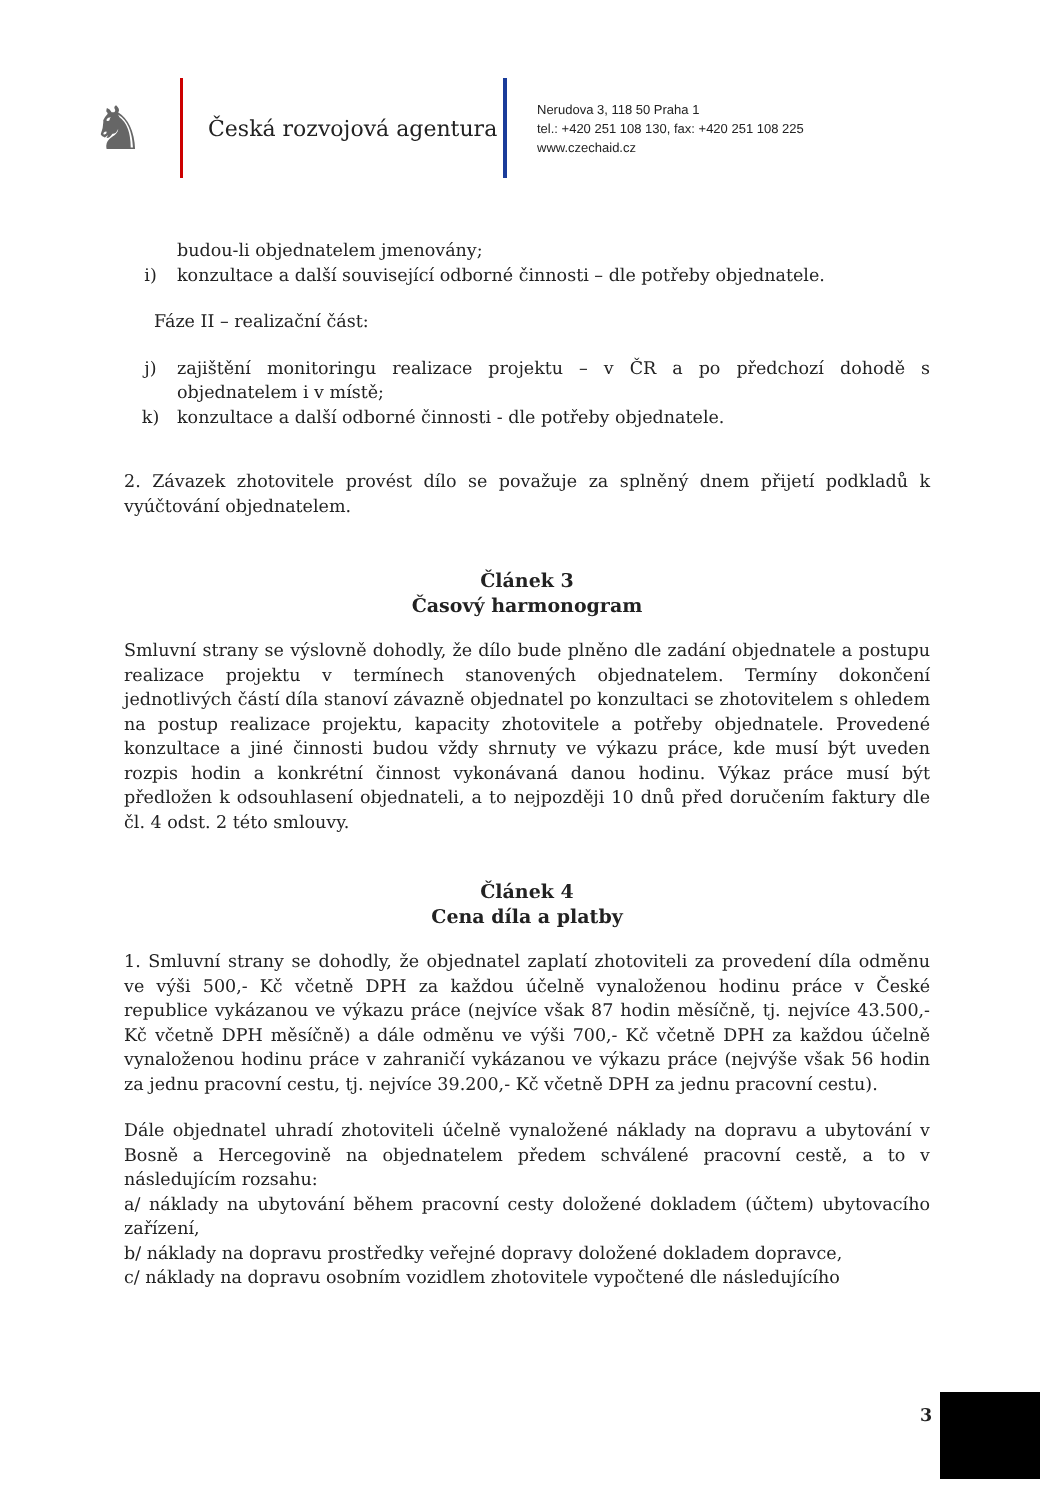♞
Česká rozvojová agentura
Nerudova 3, 118 50 Praha 1
tel.: +420 251 108 130, fax: +420 251 108 225
www.czechaid.cz
budou-li objednatelem jmenovány;
i) konzultace a další související odborné činnosti – dle potřeby objednatele.
Fáze II – realizační část:
j) zajištění monitoringu realizace projektu – v ČR a po předchozí dohodě s objednatelem i v místě;
k) konzultace a další odborné činnosti - dle potřeby objednatele.
2. Závazek zhotovitele provést dílo se považuje za splněný dnem přijetí podkladů k vyúčtování objednatelem.
Článek 3
Časový harmonogram
Smluvní strany se výslovně dohodly, že dílo bude plněno dle zadání objednatele a postupu realizace projektu v termínech stanovených objednatelem. Termíny dokončení jednotlivých částí díla stanoví závazně objednatel po konzultaci se zhotovitelem s ohledem na postup realizace projektu, kapacity zhotovitele a potřeby objednatele. Provedené konzultace a jiné činnosti budou vždy shrnuty ve výkazu práce, kde musí být uveden rozpis hodin a konkrétní činnost vykonávaná danou hodinu. Výkaz práce musí být předložen k odsouhlasení objednateli, a to nejpozději 10 dnů před doručením faktury dle čl. 4 odst. 2 této smlouvy.
Článek 4
Cena díla a platby
1. Smluvní strany se dohodly, že objednatel zaplatí zhotoviteli za provedení díla odměnu ve výši 500,- Kč včetně DPH za každou účelně vynaloženou hodinu práce v České republice vykázanou ve výkazu práce (nejvíce však 87 hodin měsíčně, tj. nejvíce 43.500,- Kč včetně DPH měsíčně) a dále odměnu ve výši 700,- Kč včetně DPH za každou účelně vynaloženou hodinu práce v zahraničí vykázanou ve výkazu práce (nejvýše však 56 hodin za jednu pracovní cestu, tj. nejvíce 39.200,- Kč včetně DPH za jednu pracovní cestu).
Dále objednatel uhradí zhotoviteli účelně vynaložené náklady na dopravu a ubytování v Bosně a Hercegovině na objednatelem předem schválené pracovní cestě, a to v následujícím rozsahu:
a/ náklady na ubytování během pracovní cesty doložené dokladem (účtem) ubytovacího zařízení,
b/ náklady na dopravu prostředky veřejné dopravy doložené dokladem dopravce,
c/ náklady na dopravu osobním vozidlem zhotovitele vypočtené dle následujícího
3